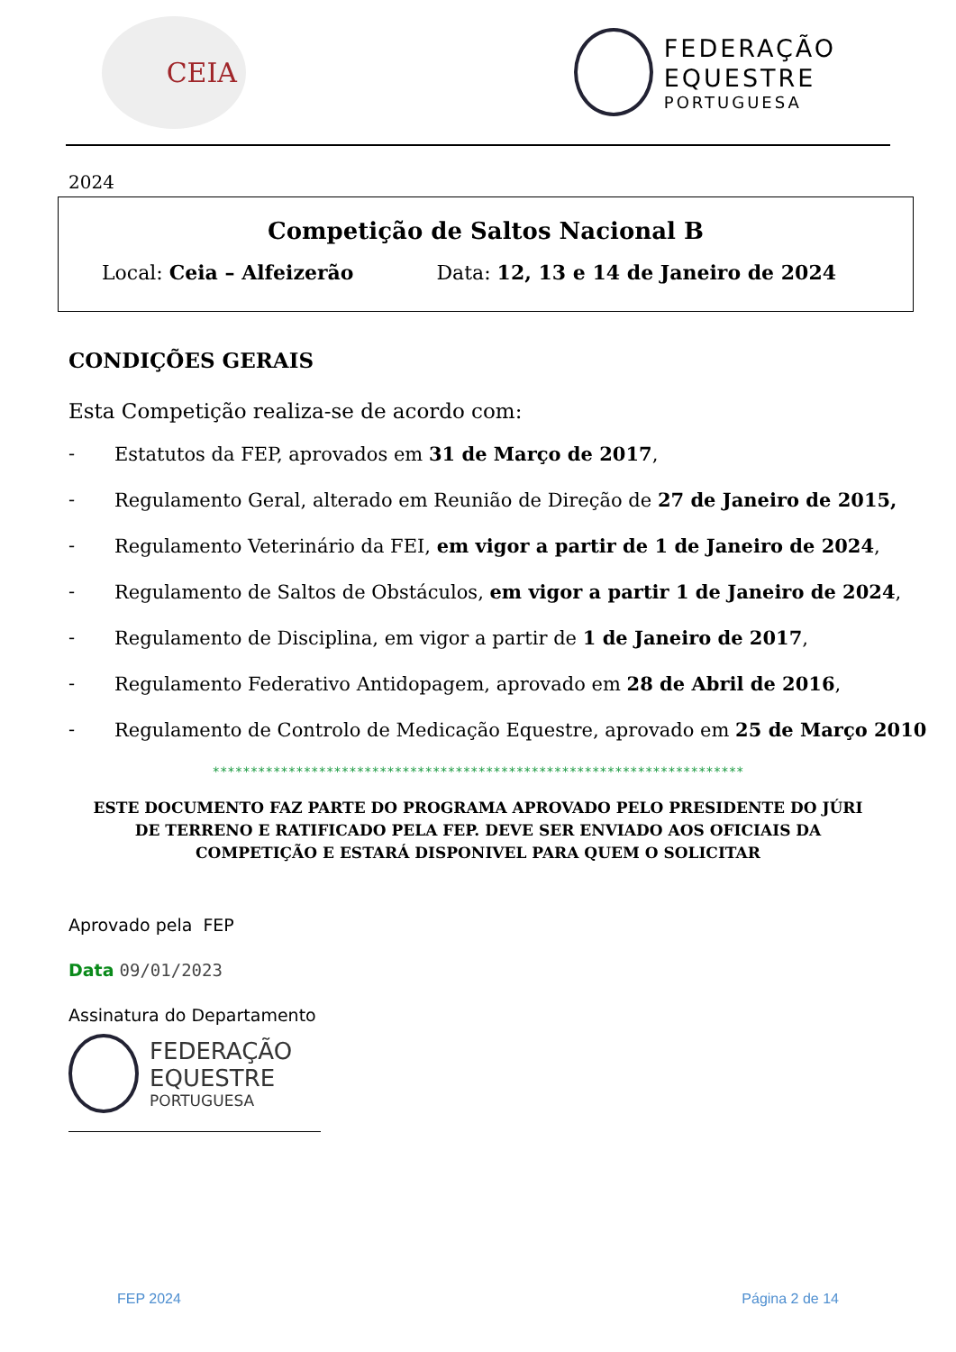CEIA
FEDERAÇÃO
EQUESTRE
PORTUGUESA
2024
Competição de Saltos Nacional B
Local: Ceia – Alfeizerão Data: 12, 13 e 14 de Janeiro de 2024
CONDIÇÕES GERAIS
Esta Competição realiza-se de acordo com:
- Estatutos da FEP, aprovados em 31 de Março de 2017,
- Regulamento Geral, alterado em Reunião de Direção de 27 de Janeiro de 2015,
- Regulamento Veterinário da FEI, em vigor a partir de 1 de Janeiro de 2024,
- Regulamento de Saltos de Obstáculos, em vigor a partir 1 de Janeiro de 2024,
- Regulamento de Disciplina, em vigor a partir de 1 de Janeiro de 2017,
- Regulamento Federativo Antidopagem, aprovado em 28 de Abril de 2016,
- Regulamento de Controlo de Medicação Equestre, aprovado em 25 de Março 2010
**********************************************************************
ESTE DOCUMENTO FAZ PARTE DO PROGRAMA APROVADO PELO PRESIDENTE DO JÚRI DE TERRENO E RATIFICADO PELA FEP. DEVE SER ENVIADO AOS OFICIAIS DA COMPETIÇÃO E ESTARÁ DISPONIVEL PARA QUEM O SOLICITAR
Aprovado pela FEP
Data 09/01/2023
Assinatura do Departamento
FEDERAÇÃO
EQUESTRE
PORTUGUESA
FEP 2024 Página 2 de 14